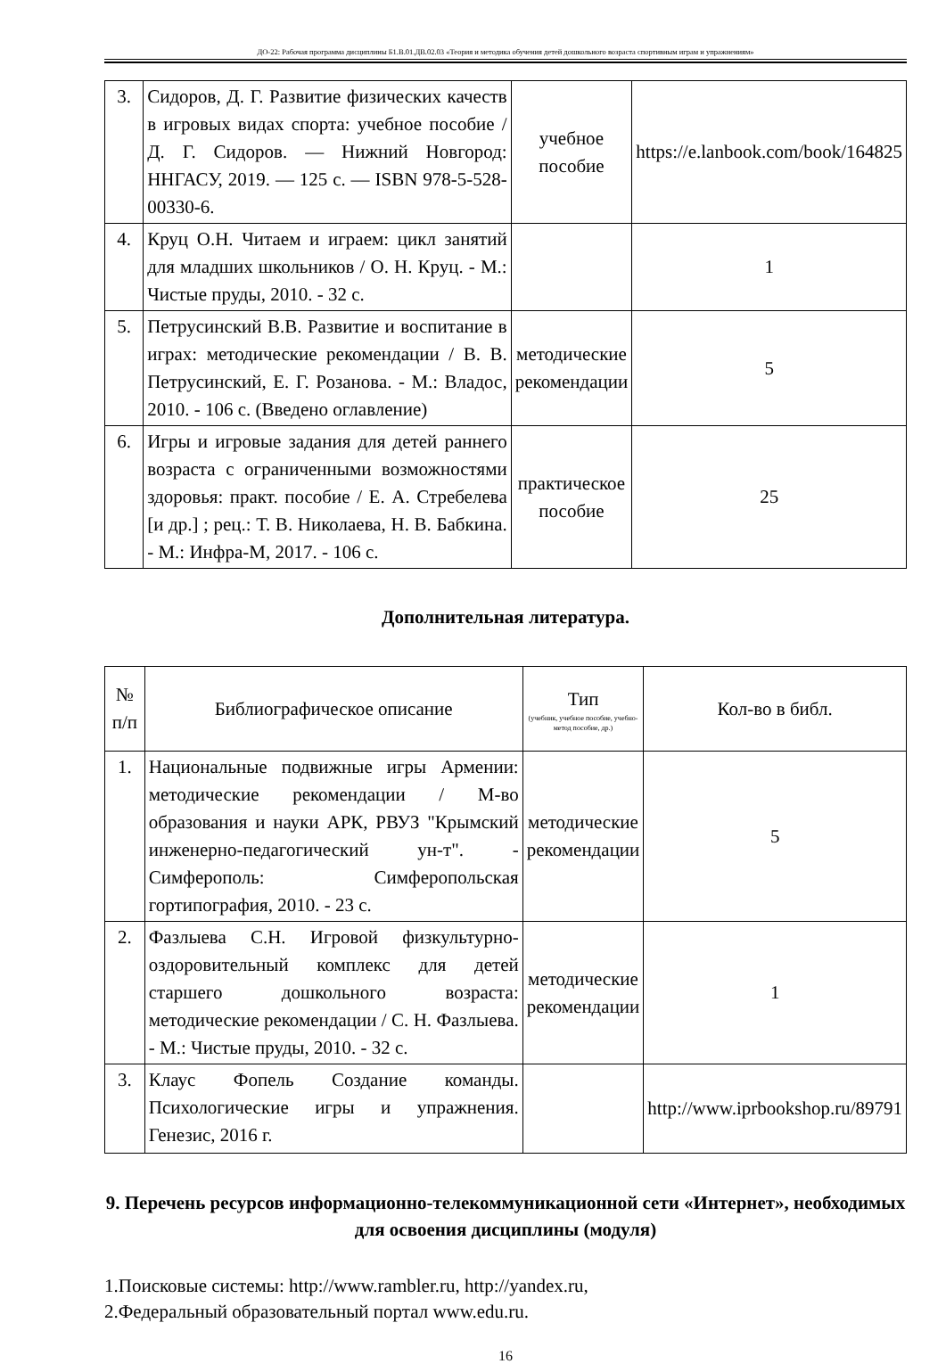ДО-22: Рабочая программа дисциплины Б1.В.01.ДВ.02.03 «Теория и методика обучения детей дошкольного возраста спортивным играм и упражнениям»
| 3. | Сидоров, Д. Г. Развитие физических качеств в игровых видах спорта: учебное пособие / Д. Г. Сидоров. — Нижний Новгород: ННГАСУ, 2019. — 125 с. — ISBN 978-5-528-00330-6. | учебное пособие | https://e.lanbook.com/book/164825 |
| 4. | Круц О.Н. Читаем и играем: цикл занятий для младших школьников / О. Н. Круц. - М.: Чистые пруды, 2010. - 32 с. | | 1 |
| 5. | Петрусинский В.В. Развитие и воспитание в играх: методические рекомендации / В. В. Петрусинский, Е. Г. Розанова. - М.: Владос, 2010. - 106 с. (Введено оглавление) | методические рекомендации | 5 |
| 6. | Игры и игровые задания для детей раннего возраста с ограниченными возможностями здоровья: практ. пособие / Е. А. Стребелева [и др.] ; рец.: Т. В. Николаева, Н. В. Бабкина. - М.: Инфра-М, 2017. - 106 с. | практическое пособие | 25 |
Дополнительная литература.
| № п/п | Библиографическое описание | Тип (учебник, учебное пособие, учебно-метод пособие, др.) | Кол-во в библ. |
| --- | --- | --- | --- |
| 1. | Национальные подвижные игры Армении: методические рекомендации / М-во образования и науки АРК, РВУЗ "Крымский инженерно-педагогический ун-т". - Симферополь: Симферопольская гортипография, 2010. - 23 с. | методические рекомендации | 5 |
| 2. | Фазлыева С.Н. Игровой физкультурно-оздоровительный комплекс для детей старшего дошкольного возраста: методические рекомендации / С. Н. Фазлыева. - М.: Чистые пруды, 2010. - 32 с. | методические рекомендации | 1 |
| 3. | Клаус Фопель Создание команды. Психологические игры и упражнения. Генезис, 2016 г. | | http://www.iprbookshop.ru/89791 |
9. Перечень ресурсов информационно-телекоммуникационной сети «Интернет», необходимых для освоения дисциплины (модуля)
1.Поисковые системы: http://www.rambler.ru, http://yandex.ru,
2.Федеральный образовательный портал www.edu.ru.
16